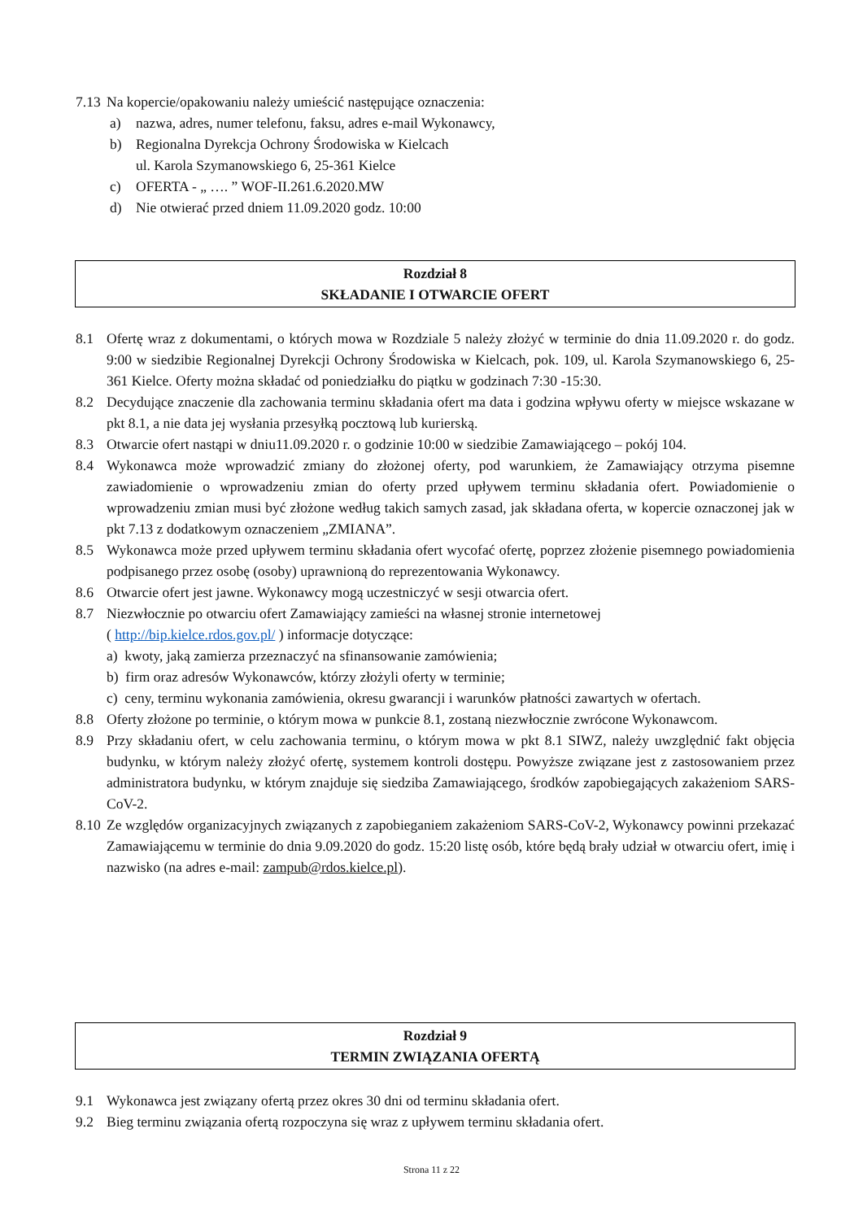7.13 Na kopercie/opakowaniu należy umieścić następujące oznaczenia:
a) nazwa, adres, numer telefonu, faksu, adres e-mail Wykonawcy,
b) Regionalna Dyrekcja Ochrony Środowiska w Kielcach
ul. Karola Szymanowskiego 6, 25-361 Kielce
c) OFERTA - „ …. ” WOF-II.261.6.2020.MW
d) Nie otwierać przed dniem 11.09.2020 godz. 10:00
Rozdział 8
SKŁADANIE I OTWARCIE OFERT
8.1 Ofertę wraz z dokumentami, o których mowa w Rozdziale 5 należy złożyć w terminie do dnia 11.09.2020 r. do godz. 9:00 w siedzibie Regionalnej Dyrekcji Ochrony Środowiska w Kielcach, pok. 109, ul. Karola Szymanowskiego 6, 25-361 Kielce. Oferty można składać od poniedziałku do piątku w godzinach 7:30 -15:30.
8.2 Decydujące znaczenie dla zachowania terminu składania ofert ma data i godzina wpływu oferty w miejsce wskazane w pkt 8.1, a nie data jej wysłania przesyłką pocztową lub kurierską.
8.3 Otwarcie ofert nastąpi w dniu11.09.2020 r. o godzinie 10:00 w siedzibie Zamawiającego – pokój 104.
8.4 Wykonawca może wprowadzić zmiany do złożonej oferty, pod warunkiem, że Zamawiający otrzyma pisemne zawiadomienie o wprowadzeniu zmian do oferty przed upływem terminu składania ofert. Powiadomienie o wprowadzeniu zmian musi być złożone według takich samych zasad, jak składana oferta, w kopercie oznaczonej jak w pkt 7.13 z dodatkowym oznaczeniem „ZMIANA”.
8.5 Wykonawca może przed upływem terminu składania ofert wycofać ofertę, poprzez złożenie pisemnego powiadomienia podpisanego przez osobę (osoby) uprawnioną do reprezentowania Wykonawcy.
8.6 Otwarcie ofert jest jawne. Wykonawcy mogą uczestniczyć w sesji otwarcia ofert.
8.7 Niezwłocznie po otwarciu ofert Zamawiający zamieści na własnej stronie internetowej
( http://bip.kielce.rdos.gov.pl/ ) informacje dotyczące:
a) kwoty, jaką zamierza przeznaczyć na sfinansowanie zamówienia;
b) firm oraz adresów Wykonawców, którzy złożyli oferty w terminie;
c) ceny, terminu wykonania zamówienia, okresu gwarancji i warunków płatności zawartych w ofertach.
8.8 Oferty złożone po terminie, o którym mowa w punkcie 8.1, zostaną niezwłocznie zwrócone Wykonawcom.
8.9 Przy składaniu ofert, w celu zachowania terminu, o którym mowa w pkt 8.1 SIWZ, należy uwzględnić fakt objęcia budynku, w którym należy złożyć ofertę, systemem kontroli dostępu. Powyższe związane jest z zastosowaniem przez administratora budynku, w którym znajduje się siedziba Zamawiającego, środków zapobiegających zakażeniom SARS-CoV-2.
8.10 Ze względów organizacyjnych związanych z zapobieganiem zakażeniom SARS-CoV-2, Wykonawcy powinni przekazać Zamawiającemu w terminie do dnia 9.09.2020 do godz. 15:20 listę osób, które będą brały udział w otwarciu ofert, imię i nazwisko (na adres e-mail: zampub@rdos.kielce.pl).
Rozdział 9
TERMIN ZWIĄZANIA OFERTĄ
9.1 Wykonawca jest związany ofertą przez okres 30 dni od terminu składania ofert.
9.2 Bieg terminu związania ofertą rozpoczyna się wraz z upływem terminu składania ofert.
Strona 11 z 22